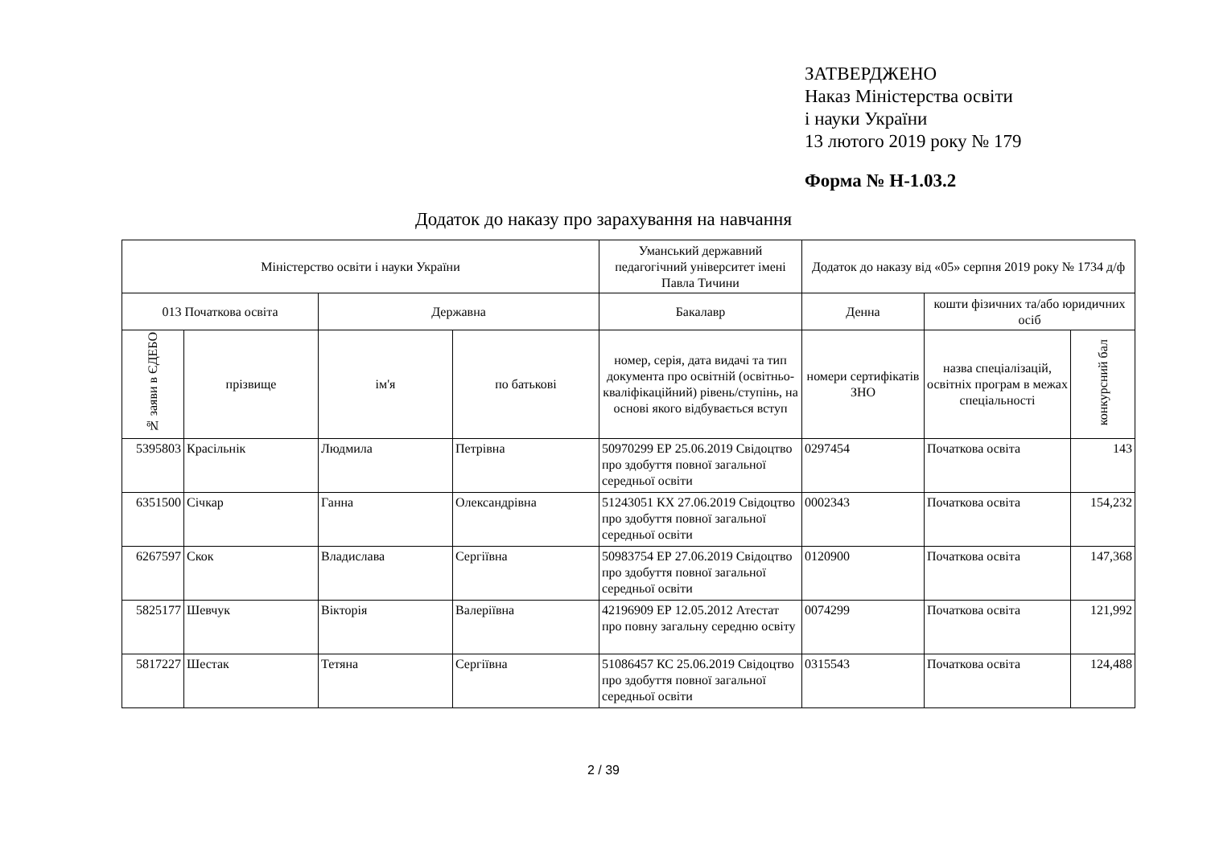ЗАТВЕРДЖЕНО
Наказ Міністерства освіти
і науки України
13 лютого 2019 року № 179
Форма № Н-1.03.2
Додаток до наказу про зарахування на навчання
| Міністерство освіти і науки України | | | | Уманський державний педагогічний університет імені Павла Тичини | Додаток до наказу від «05» серпня 2019 року № 1734 д/ф | | |
| --- | --- | --- | --- | --- | --- | --- | --- |
| 013 Початкова освіта | | Державна | | Бакалавр | Денна | кошти фізичних та/або юридичних осіб | |
| № заяви в ЄДЕБО | прізвище | ім'я | по батькові | номер, серія, дата видачі та тип документа про освітній (освітньо-кваліфікаційний) рівень/ступінь, на основі якого відбувається вступ | номери сертифікатів ЗНО | назва спеціалізацій, освітніх програм в межах спеціальності | конкурсний бал |
| 5395803 | Красільнік | Людмила | Петрівна | 50970299 ЕР 25.06.2019 Свідоцтво про здобуття повної загальної середньої освіти | 0297454 | Початкова освіта | 143 |
| 6351500 | Січкар | Ганна | Олександрівна | 51243051 КХ 27.06.2019 Свідоцтво про здобуття повної загальної середньої освіти | 0002343 | Початкова освіта | 154,232 |
| 6267597 | Скок | Владислава | Сергіївна | 50983754 ЕР 27.06.2019 Свідоцтво про здобуття повної загальної середньої освіти | 0120900 | Початкова освіта | 147,368 |
| 5825177 | Шевчук | Вікторія | Валеріївна | 42196909 ЕР 12.05.2012 Атестат про повну загальну середню освіту | 0074299 | Початкова освіта | 121,992 |
| 5817227 | Шестак | Тетяна | Сергіївна | 51086457 КС 25.06.2019 Свідоцтво про здобуття повної загальної середньої освіти | 0315543 | Початкова освіта | 124,488 |
2 / 39